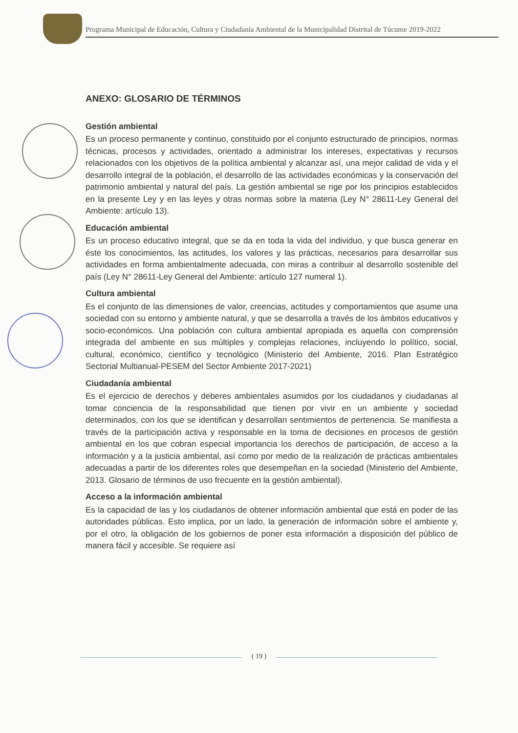Programa Municipal de Educación, Cultura y Ciudadanía Ambiental de la Municipalidad Distrital de Túcume 2019-2022
ANEXO: GLOSARIO DE TÉRMINOS
Gestión ambiental
Es un proceso permanente y continuo, constituido por el conjunto estructurado de principios, normas técnicas, procesos y actividades, orientado a administrar los intereses, expectativas y recursos relacionados con los objetivos de la política ambiental y alcanzar así, una mejor calidad de vida y el desarrollo integral de la población, el desarrollo de las actividades económicas y la conservación del patrimonio ambiental y natural del país. La gestión ambiental se rige por los principios establecidos en la presente Ley y en las leyes y otras normas sobre la materia (Ley N° 28611-Ley General del Ambiente: artículo 13).
Educación ambiental
Es un proceso educativo integral, que se da en toda la vida del individuo, y que busca generar en éste los conocimientos, las actitudes, los valores y las prácticas, necesarios para desarrollar sus actividades en forma ambientalmente adecuada, con miras a contribuir al desarrollo sostenible del país (Ley N° 28611-Ley General del Ambiente: artículo 127 numeral 1).
Cultura ambiental
Es el conjunto de las dimensiones de valor, creencias, actitudes y comportamientos que asume una sociedad con su entorno y ambiente natural, y que se desarrolla a través de los ámbitos educativos y socio-económicos. Una población con cultura ambiental apropiada es aquella con comprensión integrada del ambiente en sus múltiples y complejas relaciones, incluyendo lo político, social, cultural, económico, científico y tecnológico (Ministerio del Ambiente, 2016. Plan Estratégico Sectorial Multianual-PESEM del Sector Ambiente 2017-2021)
Ciudadanía ambiental
Es el ejercicio de derechos y deberes ambientales asumidos por los ciudadanos y ciudadanas al tomar conciencia de la responsabilidad que tienen por vivir en un ambiente y sociedad determinados, con los que se identifican y desarrollan sentimientos de pertenencia. Se manifiesta a través de la participación activa y responsable en la toma de decisiones en procesos de gestión ambiental en los que cobran especial importancia los derechos de participación, de acceso a la información y a la justicia ambiental, así como por medio de la realización de prácticas ambientales adecuadas a partir de los diferentes roles que desempeñan en la sociedad (Ministerio del Ambiente, 2013. Glosario de términos de uso frecuente en la gestión ambiental).
Acceso a la información ambiental
Es la capacidad de las y los ciudadanos de obtener información ambiental que está en poder de las autoridades públicas. Esto implica, por un lado, la generación de información sobre el ambiente y, por el otro, la obligación de los gobiernos de poner esta información a disposición del público de manera fácil y accesible. Se requiere así
( 19 )